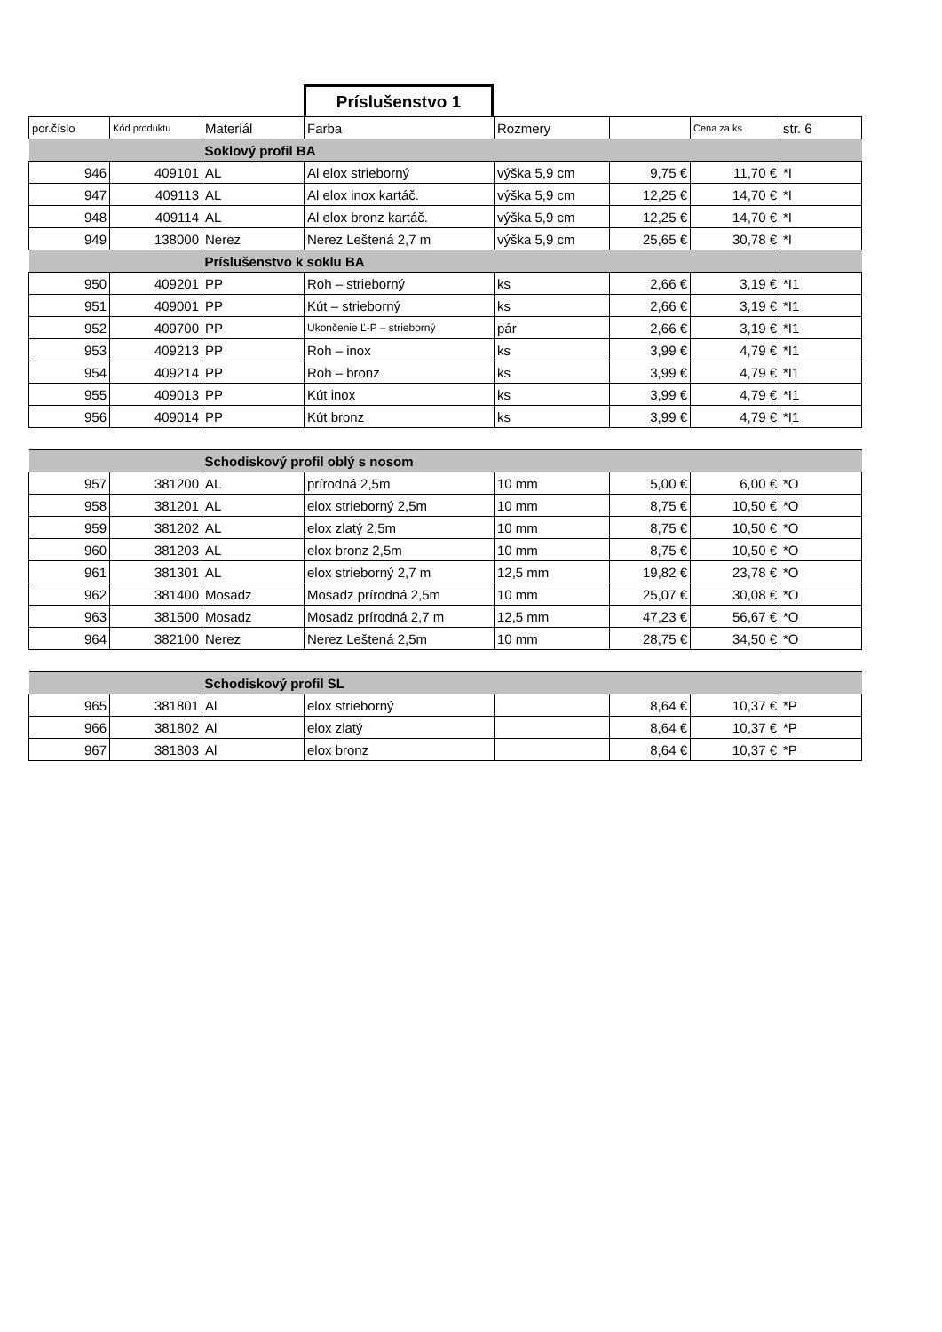Príslušenstvo 1
| por.číslo | Kód produktu | Materiál | Farba | Rozmery | | Cena za ks | str. 6 |
| --- | --- | --- | --- | --- | --- | --- | --- |
| | | Soklový profil BA | | | | | |
| 946 | 409101 | AL | Al elox strieborný | výška 5,9 cm | 9,75 € | 11,70 € | *I |
| 947 | 409113 | AL | Al elox inox kartáč. | výška 5,9 cm | 12,25 € | 14,70 € | *I |
| 948 | 409114 | AL | Al elox bronz kartáč. | výška 5,9 cm | 12,25 € | 14,70 € | *I |
| 949 | 138000 | Nerez | Nerez Leštená 2,7 m | výška 5,9 cm | 25,65 € | 30,78 € | *I |
| | | Príslušenstvo k soklu BA | | | | | |
| 950 | 409201 | PP | Roh – strieborný | ks | 2,66 € | 3,19 € | *I1 |
| 951 | 409001 | PP | Kút – strieborný | ks | 2,66 € | 3,19 € | *I1 |
| 952 | 409700 | PP | Ukončenie Ľ-P – strieborný | pár | 2,66 € | 3,19 € | *I1 |
| 953 | 409213 | PP | Roh – inox | ks | 3,99 € | 4,79 € | *I1 |
| 954 | 409214 | PP | Roh – bronz | ks | 3,99 € | 4,79 € | *I1 |
| 955 | 409013 | PP | Kút inox | ks | 3,99 € | 4,79 € | *I1 |
| 956 | 409014 | PP | Kút bronz | ks | 3,99 € | 4,79 € | *I1 |
| | | Schodiskový profil oblý s nosom | | | | | |
| 957 | 381200 | AL | prírodná 2,5m | 10 mm | 5,00 € | 6,00 € | *O |
| 958 | 381201 | AL | elox strieborný 2,5m | 10 mm | 8,75 € | 10,50 € | *O |
| 959 | 381202 | AL | elox zlatý 2,5m | 10 mm | 8,75 € | 10,50 € | *O |
| 960 | 381203 | AL | elox bronz 2,5m | 10 mm | 8,75 € | 10,50 € | *O |
| 961 | 381301 | AL | elox strieborný 2,7 m | 12,5 mm | 19,82 € | 23,78 € | *O |
| 962 | 381400 | Mosadz | Mosadz prírodná 2,5m | 10 mm | 25,07 € | 30,08 € | *O |
| 963 | 381500 | Mosadz | Mosadz prírodná 2,7 m | 12,5 mm | 47,23 € | 56,67 € | *O |
| 964 | 382100 | Nerez | Nerez Leštená 2,5m | 10 mm | 28,75 € | 34,50 € | *O |
| | | Schodiskový profil SL | | | | | |
| 965 | 381801 | Al | elox strieborný | | 8,64 € | 10,37 € | *P |
| 966 | 381802 | Al | elox zlatý | | 8,64 € | 10,37 € | *P |
| 967 | 381803 | Al | elox bronz | | 8,64 € | 10,37 € | *P |